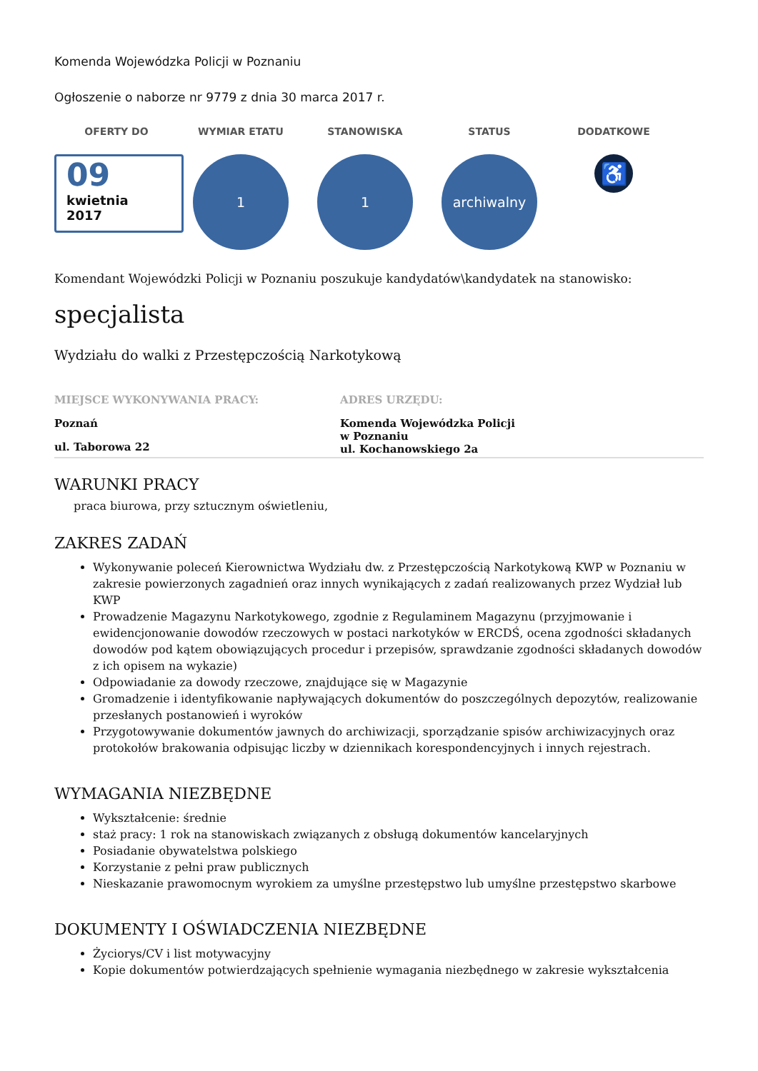Komenda Wojewódzka Policji w Poznaniu
Ogłoszenie o naborze nr 9779 z dnia 30 marca 2017 r.
OFERTY DO
09
kwietnia
2017
WYMIAR ETATU
1
STANOWISKA
1
STATUS
archiwalny
DODATKOWE
♿
Komendant Wojewódzki Policji w Poznaniu poszukuje kandydatów\kandydatek na stanowisko:
specjalista
Wydziału do walki z Przestępczością Narkotykową
MIEJSCE WYKONYWANIA PRACY:
Poznań
ul. Taborowa 22
ADRES URZĘDU:
Komenda Wojewódzka Policji
w Poznaniu
ul. Kochanowskiego 2a
WARUNKI PRACY
praca biurowa, przy sztucznym oświetleniu,
ZAKRES ZADAŃ
Wykonywanie poleceń Kierownictwa Wydziału dw. z Przestępczością Narkotykową KWP w Poznaniu w zakresie powierzonych zagadnień oraz innych wynikających z zadań realizowanych przez Wydział lub KWP
Prowadzenie Magazynu Narkotykowego, zgodnie z Regulaminem Magazynu (przyjmowanie i ewidencjonowanie dowodów rzeczowych w postaci narkotyków w ERCDŚ, ocena zgodności składanych dowodów pod kątem obowiązujących procedur i przepisów, sprawdzanie zgodności składanych dowodów z ich opisem na wykazie)
Odpowiadanie za dowody rzeczowe, znajdujące się w Magazynie
Gromadzenie i identyfikowanie napływających dokumentów do poszczególnych depozytów, realizowanie przesłanych postanowień i wyroków
Przygotowywanie dokumentów jawnych do archiwizacji, sporządzanie spisów archiwizacyjnych oraz protokołów brakowania odpisując liczby w dziennikach korespondencyjnych i innych rejestrach.
WYMAGANIA NIEZBĘDNE
Wykształcenie: średnie
staż pracy: 1 rok na stanowiskach związanych z obsługą dokumentów kancelaryjnych
Posiadanie obywatelstwa polskiego
Korzystanie z pełni praw publicznych
Nieskazanie prawomocnym wyrokiem za umyślne przestępstwo lub umyślne przestępstwo skarbowe
DOKUMENTY I OŚWIADCZENIA NIEZBĘDNE
Życiorys/CV i list motywacyjny
Kopie dokumentów potwierdzających spełnienie wymagania niezbędnego w zakresie wykształcenia